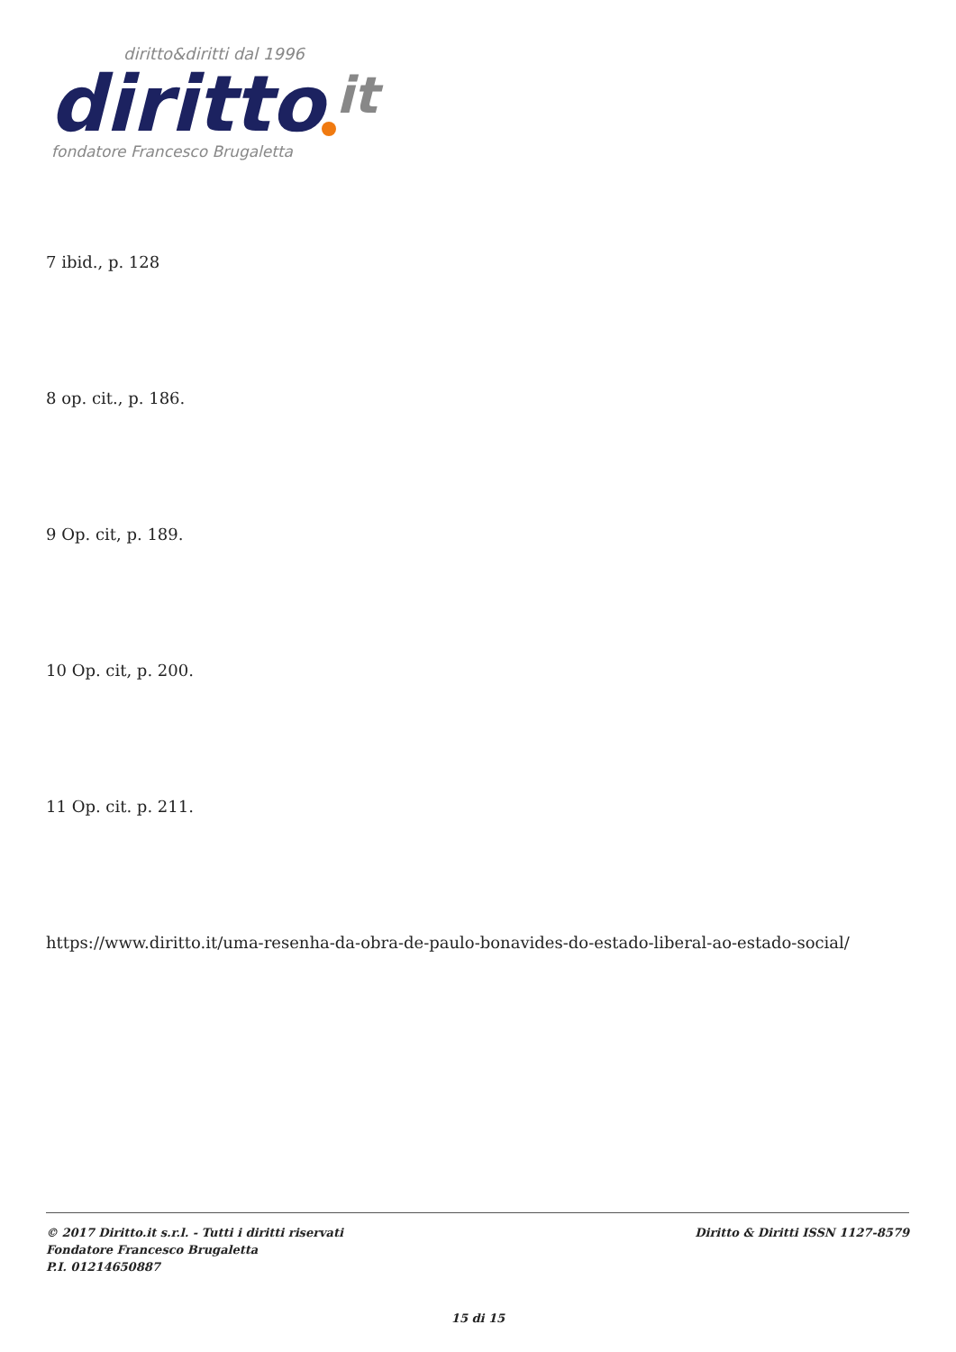diritto&diritti dal 1996
diritto
it
fondatore Francesco Brugaletta
7 ibid., p. 128
8 op. cit., p. 186.
9 Op. cit, p. 189.
10 Op. cit, p. 200.
11 Op. cit. p. 211.
https://www.diritto.it/uma-resenha-da-obra-de-paulo-bonavides-do-estado-liberal-ao-estado-social/
© 2017 Diritto.it s.r.l. - Tutti i diritti riservati
Fondatore Francesco Brugaletta
P.I. 01214650887
Diritto & Diritti ISSN 1127-8579
15 di 15